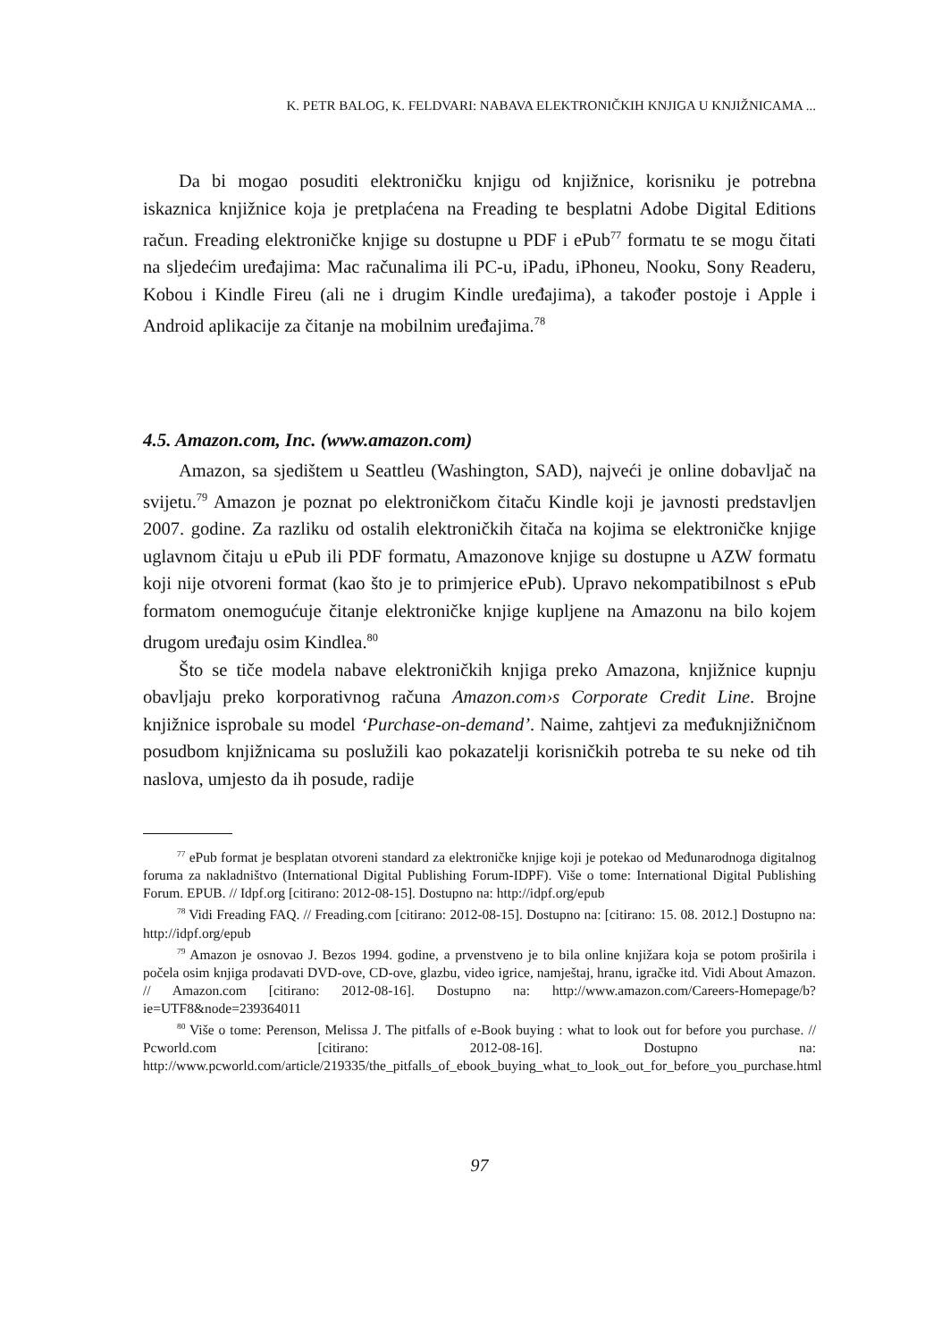K. PETR BALOG, K. FELDVARI: NABAVA ELEKTRONIČKIH KNJIGA U KNJIŽNICAMA ...
Da bi mogao posuditi elektroničku knjigu od knjižnice, korisniku je potrebna iskaznica knjižnice koja je pretplaćena na Freading te besplatni Adobe Digital Editions račun. Freading elektroničke knjige su dostupne u PDF i ePub<sup>77</sup> formatu te se mogu čitati na sljedećim uređajima: Mac računalima ili PC-u, iPadu, iPhoneu, Nooku, Sony Readeru, Kobou i Kindle Fireu (ali ne i drugim Kindle uređajima), a također postoje i Apple i Android aplikacije za čitanje na mobilnim uređajima.<sup>78</sup>
4.5. Amazon.com, Inc. (www.amazon.com)
Amazon, sa sjedištem u Seattleu (Washington, SAD), najveći je online dobavljač na svijetu.<sup>79</sup> Amazon je poznat po elektroničkom čitaču Kindle koji je javnosti predstavljen 2007. godine. Za razliku od ostalih elektroničkih čitača na kojima se elektroničke knjige uglavnom čitaju u ePub ili PDF formatu, Amazonove knjige su dostupne u AZW formatu koji nije otvoreni format (kao što je to primjerice ePub). Upravo nekompatibilnost s ePub formatom onemogućuje čitanje elektroničke knjige kupljene na Amazonu na bilo kojem drugom uređaju osim Kindlea.<sup>80</sup>
Što se tiče modela nabave elektroničkih knjiga preko Amazona, knjižnice kupnju obavljaju preko korporativnog računa Amazon.com›s Corporate Credit Line. Brojne knjižnice isprobale su model ‘Purchase-on-demand’. Naime, zahtjevi za međuknjižničnom posudbom knjižnicama su poslužili kao pokazatelji korisničkih potreba te su neke od tih naslova, umjesto da ih posude, radije
<sup>77</sup> ePub format je besplatan otvoreni standard za elektroničke knjige koji je potekao od Međunarodnoga digitalnog foruma za nakladništvo (International Digital Publishing Forum-IDPF). Više o tome: International Digital Publishing Forum. EPUB. // Idpf.org [citirano: 2012-08-15]. Dostupno na: http://idpf.org/epub
<sup>78</sup> Vidi Freading FAQ. // Freading.com [citirano: 2012-08-15]. Dostupno na: [citirano: 15. 08. 2012.] Dostupno na: http://idpf.org/epub
<sup>79</sup> Amazon je osnovao J. Bezos 1994. godine, a prvenstveno je to bila online knjižara koja se potom proširila i počela osim knjiga prodavati DVD-ove, CD-ove, glazbu, video igrice, namještaj, hranu, igračke itd. Vidi About Amazon. // Amazon.com [citirano: 2012-08-16]. Dostupno na: http://www.amazon.com/Careers-Homepage/b?ie=UTF8&node=239364011
<sup>80</sup> Više o tome: Perenson, Melissa J. The pitfalls of e-Book buying : what to look out for before you purchase. // Pcworld.com [citirano: 2012-08-16]. Dostupno na: http://www.pcworld.com/article/219335/the_pitfalls_of_ebook_buying_what_to_look_out_for_before_you_purchase.html
97